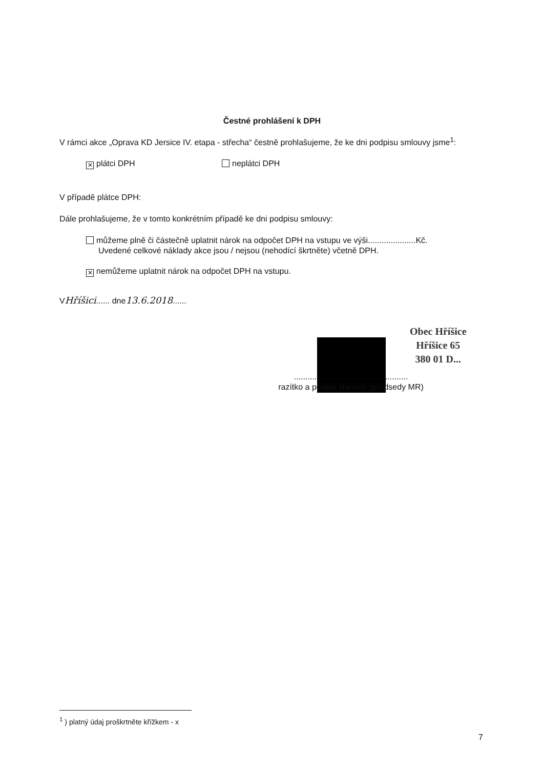Čestné prohlášení k DPH
V rámci akce „Oprava KD Jersice IV. etapa - střecha“ čestně prohlašujeme, že ke dni podpisu smlouvy jsme<sup>1</sup>:
✕ plátci DPH neplátci DPH
V případě plátce DPH:
Dále prohlašujeme, že v tomto konkrétním případě ke dni podpisu smlouvy:
můžeme plně či částečně uplatnit nárok na odpočet DPH na vstupu ve výši.....................Kč.
Uvedené celkové náklady akce jsou / nejsou (nehodící škrtněte) včetně DPH.
✕ nemůžeme uplatnit nárok na odpočet DPH na vstupu.
VHříšici...... dne13.6.2018......
Obec Hříšice
Hříšice 65
380 01 D...
..................................................
razítko a podpis starosty (předsedy MR)
<sup>1</sup> ) platný údaj proškrtněte křížkem - x
7